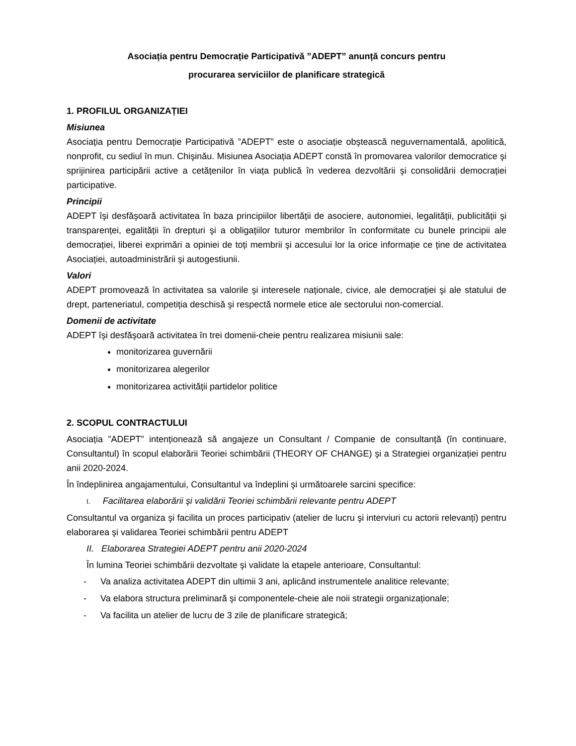Asociația pentru Democrație Participativă ”ADEPT” anunță concurs pentru
procurarea serviciilor de planificare strategică
1. PROFILUL ORGANIZAȚIEI
Misiunea
Asociația pentru Democrație Participativă ”ADEPT” este o asociație obştească neguvernamentală, apolitică, nonprofit, cu sediul în mun. Chişinău. Misiunea Asociația ADEPT constă în promovarea valorilor democratice şi sprijinirea participării active a cetățenilor în viața publică în vederea dezvoltării şi consolidării democrației participative.
Principii
ADEPT îşi desfăşoară activitatea în baza principiilor libertății de asociere, autonomiei, legalității, publicității şi transparenței, egalității în drepturi şi a obligațiilor tuturor membrilor în conformitate cu bunele principii ale democrației, liberei exprimări a opiniei de toți membrii şi accesului lor la orice informație ce ține de activitatea Asociației, autoadministrării şi autogestiunii.
Valori
ADEPT promovează în activitatea sa valorile şi interesele naționale, civice, ale democrației şi ale statului de drept, parteneriatul, competiția deschisă şi respectă normele etice ale sectorului non-comercial.
Domenii de activitate
ADEPT îşi desfăşoară activitatea în trei domenii-cheie pentru realizarea misiunii sale:
monitorizarea guvernării
monitorizarea alegerilor
monitorizarea activității partidelor politice
2. SCOPUL CONTRACTULUI
Asociația ”ADEPT” intenționează să angajeze un Consultant / Companie de consultanță (în continuare, Consultantul) în scopul elaborării Teoriei schimbării (THEORY OF CHANGE) şi a Strategiei organizației pentru anii 2020-2024.
În îndeplinirea angajamentului, Consultantul va îndeplini şi următoarele sarcini specifice:
I. Facilitarea elaborării şi validării Teoriei schimbării relevante pentru ADEPT
Consultantul va organiza şi facilita un proces participativ (atelier de lucru şi interviuri cu actorii relevanți) pentru elaborarea şi validarea Teoriei schimbării pentru ADEPT
II. Elaborarea Strategiei ADEPT pentru anii 2020-2024
În lumina Teoriei schimbării dezvoltate şi validate la etapele anterioare, Consultantul:
- Va analiza activitatea ADEPT din ultimii 3 ani, aplicând instrumentele analitice relevante;
- Va elabora structura preliminară şi componentele-cheie ale noii strategii organizaționale;
- Va facilita un atelier de lucru de 3 zile de planificare strategică;